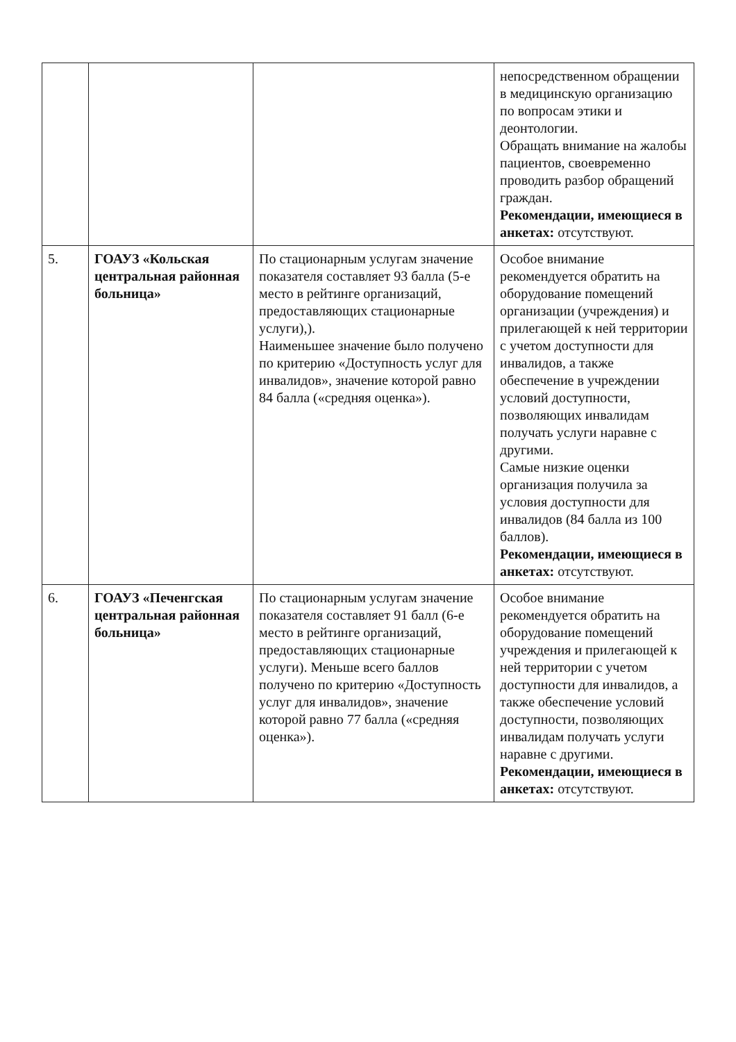| | | | непосредственном обращении в медицинскую организацию по вопросам этики и деонтологии. Обращать внимание на жалобы пациентов, своевременно проводить разбор обращений граждан. Рекомендации, имеющиеся в анкетах: отсутствуют. |
| 5. | ГОАУЗ «Кольская центральная районная больница» | По стационарным услугам значение показателя составляет 93 балла (5-е место в рейтинге организаций, предоставляющих стационарные услуги),). Наименьшее значение было получено по критерию «Доступность услуг для инвалидов», значение которой равно 84 балла («средняя оценка»). | Особое внимание рекомендуется обратить на оборудование помещений организации (учреждения) и прилегающей к ней территории с учетом доступности для инвалидов, а также обеспечение в учреждении условий доступности, позволяющих инвалидам получать услуги наравне с другими. Самые низкие оценки организация получила за условия доступности для инвалидов (84 балла из 100 баллов). Рекомендации, имеющиеся в анкетах: отсутствуют. |
| 6. | ГОАУЗ «Печенгская центральная районная больница» | По стационарным услугам значение показателя составляет 91 балл (6-е место в рейтинге организаций, предоставляющих стационарные услуги). Меньше всего баллов получено по критерию «Доступность услуг для инвалидов», значение которой равно 77 балла («средняя оценка»). | Особое внимание рекомендуется обратить на оборудование помещений учреждения и прилегающей к ней территории с учетом доступности для инвалидов, а также обеспечение условий доступности, позволяющих инвалидам получать услуги наравне с другими. Рекомендации, имеющиеся в анкетах: отсутствуют. |